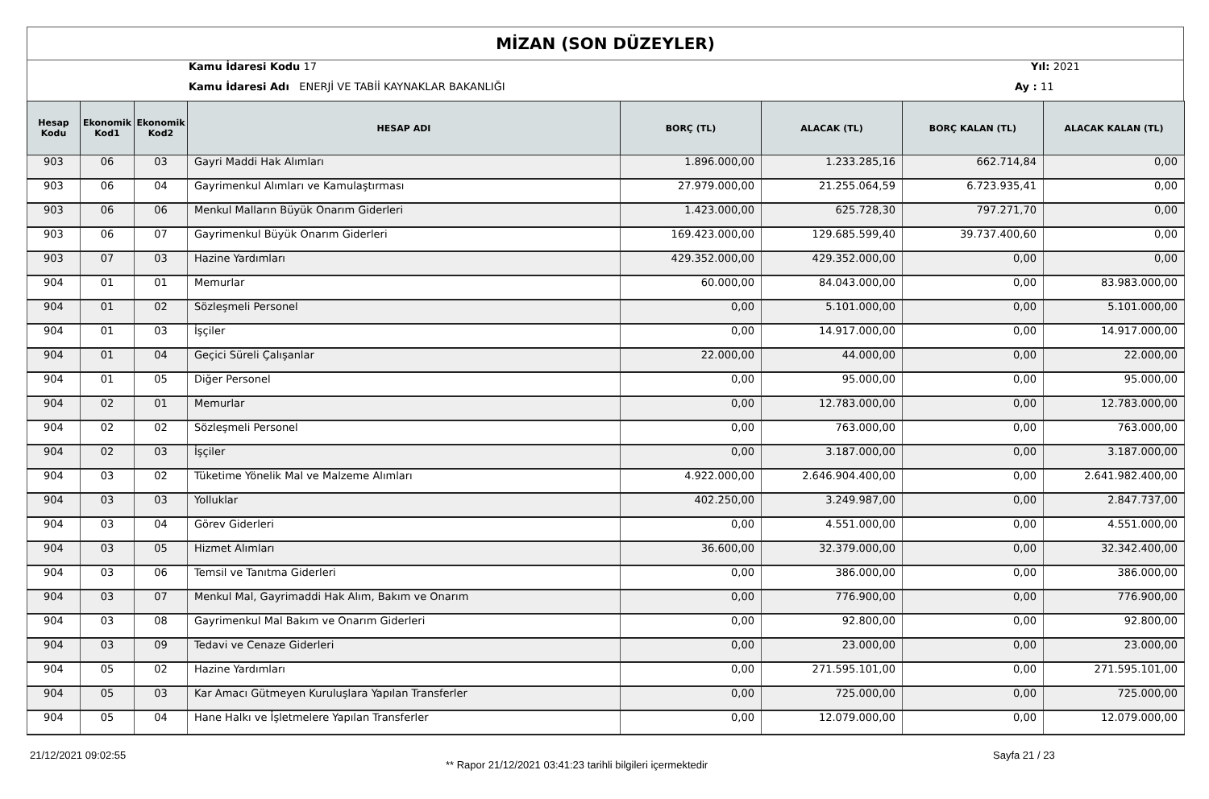MİZAN (SON DÜZEYLER)
Kamu İdaresi Kodu 17 Yıl: 2021
Kamu İdaresi Adı ENERJİ VE TABİİ KAYNAKLAR BAKANLIĞI
Ay : 11
| Hesap Kodu | Ekonomik Kod1 | Ekonomik Kod2 | HESAP ADI | BORÇ (TL) | ALACAK (TL) | BORÇ KALAN (TL) | ALACAK KALAN (TL) |
| --- | --- | --- | --- | --- | --- | --- | --- |
| 903 | 06 | 03 | Gayri Maddi Hak Alımları | 1.896.000,00 | 1.233.285,16 | 662.714,84 | 0,00 |
| 903 | 06 | 04 | Gayrimenkul Alımları ve Kamulaştırması | 27.979.000,00 | 21.255.064,59 | 6.723.935,41 | 0,00 |
| 903 | 06 | 06 | Menkul Malların Büyük Onarım Giderleri | 1.423.000,00 | 625.728,30 | 797.271,70 | 0,00 |
| 903 | 06 | 07 | Gayrimenkul Büyük Onarım Giderleri | 169.423.000,00 | 129.685.599,40 | 39.737.400,60 | 0,00 |
| 903 | 07 | 03 | Hazine Yardımları | 429.352.000,00 | 429.352.000,00 | 0,00 | 0,00 |
| 904 | 01 | 01 | Memurlar | 60.000,00 | 84.043.000,00 | 0,00 | 83.983.000,00 |
| 904 | 01 | 02 | Sözleşmeli Personel | 0,00 | 5.101.000,00 | 0,00 | 5.101.000,00 |
| 904 | 01 | 03 | İşçiler | 0,00 | 14.917.000,00 | 0,00 | 14.917.000,00 |
| 904 | 01 | 04 | Geçici Süreli Çalışanlar | 22.000,00 | 44.000,00 | 0,00 | 22.000,00 |
| 904 | 01 | 05 | Diğer Personel | 0,00 | 95.000,00 | 0,00 | 95.000,00 |
| 904 | 02 | 01 | Memurlar | 0,00 | 12.783.000,00 | 0,00 | 12.783.000,00 |
| 904 | 02 | 02 | Sözleşmeli Personel | 0,00 | 763.000,00 | 0,00 | 763.000,00 |
| 904 | 02 | 03 | İşçiler | 0,00 | 3.187.000,00 | 0,00 | 3.187.000,00 |
| 904 | 03 | 02 | Tüketime Yönelik Mal ve Malzeme Alımları | 4.922.000,00 | 2.646.904.400,00 | 0,00 | 2.641.982.400,00 |
| 904 | 03 | 03 | Yolluklar | 402.250,00 | 3.249.987,00 | 0,00 | 2.847.737,00 |
| 904 | 03 | 04 | Görev Giderleri | 0,00 | 4.551.000,00 | 0,00 | 4.551.000,00 |
| 904 | 03 | 05 | Hizmet Alımları | 36.600,00 | 32.379.000,00 | 0,00 | 32.342.400,00 |
| 904 | 03 | 06 | Temsil ve Tanıtma Giderleri | 0,00 | 386.000,00 | 0,00 | 386.000,00 |
| 904 | 03 | 07 | Menkul Mal, Gayrimaddi Hak Alım, Bakım ve Onarım | 0,00 | 776.900,00 | 0,00 | 776.900,00 |
| 904 | 03 | 08 | Gayrimenkul Mal Bakım ve Onarım Giderleri | 0,00 | 92.800,00 | 0,00 | 92.800,00 |
| 904 | 03 | 09 | Tedavi ve Cenaze Giderleri | 0,00 | 23.000,00 | 0,00 | 23.000,00 |
| 904 | 05 | 02 | Hazine Yardımları | 0,00 | 271.595.101,00 | 0,00 | 271.595.101,00 |
| 904 | 05 | 03 | Kar Amacı Gütmeyen Kuruluşlara Yapılan Transferler | 0,00 | 725.000,00 | 0,00 | 725.000,00 |
| 904 | 05 | 04 | Hane Halkı ve İşletmelere Yapılan Transferler | 0,00 | 12.079.000,00 | 0,00 | 12.079.000,00 |
21/12/2021 09:02:55
** Rapor 21/12/2021 03:41:23 tarihli bilgileri içermektedir
Sayfa 21 / 23